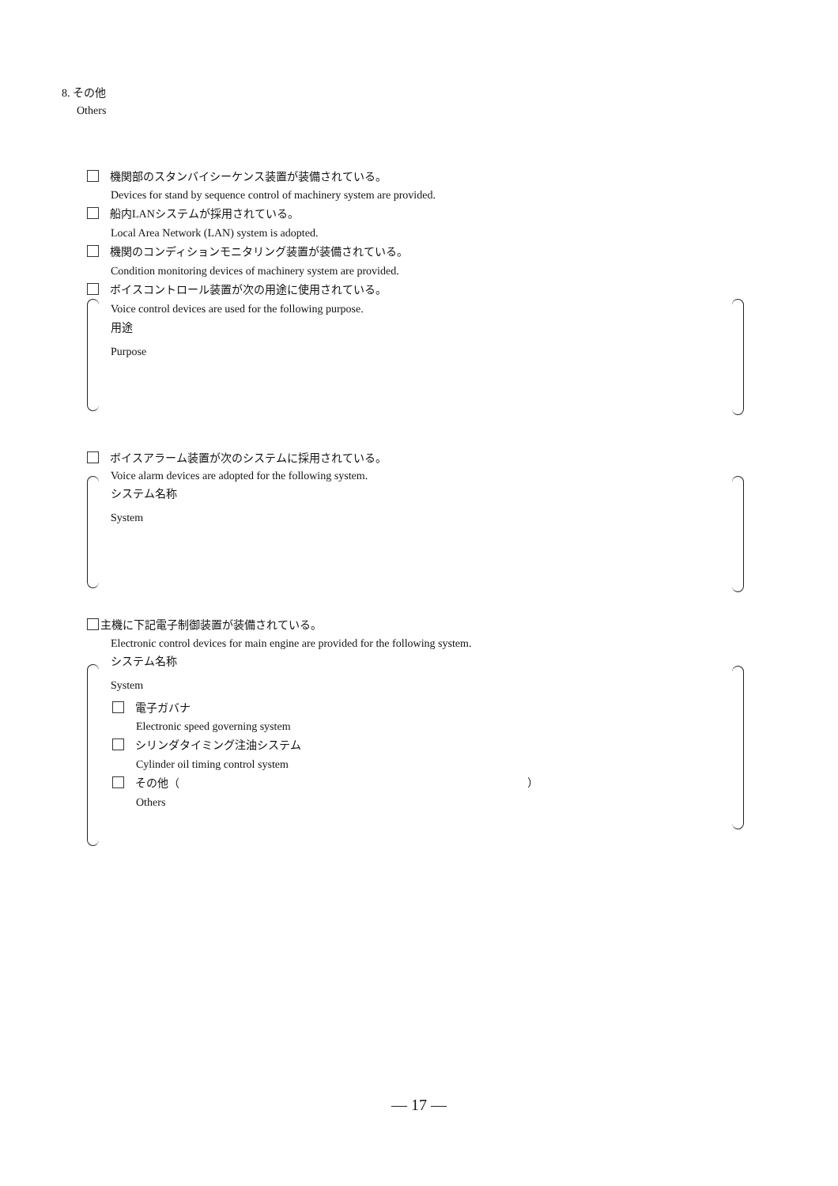8. その他
Others
機関部のスタンバイシーケンス装置が装備されている。
Devices for stand by sequence control of machinery system are provided.
船内LANシステムが採用されている。
Local Area Network (LAN) system is adopted.
機関のコンディションモニタリング装置が装備されている。
Condition monitoring devices of machinery system are provided.
ボイスコントロール装置が次の用途に使用されている。
Voice control devices are used for the following purpose.
用途
Purpose
ボイスアラーム装置が次のシステムに採用されている。
Voice alarm devices are adopted for the following system.
システム名称
System
主機に下記電子制御装置が装備されている。
Electronic control devices for main engine are provided for the following system.
システム名称
System
電子ガバナ
Electronic speed governing system
シリンダタイミング注油システム
Cylinder oil timing control system
その他（ ）
Others
― 17 ―